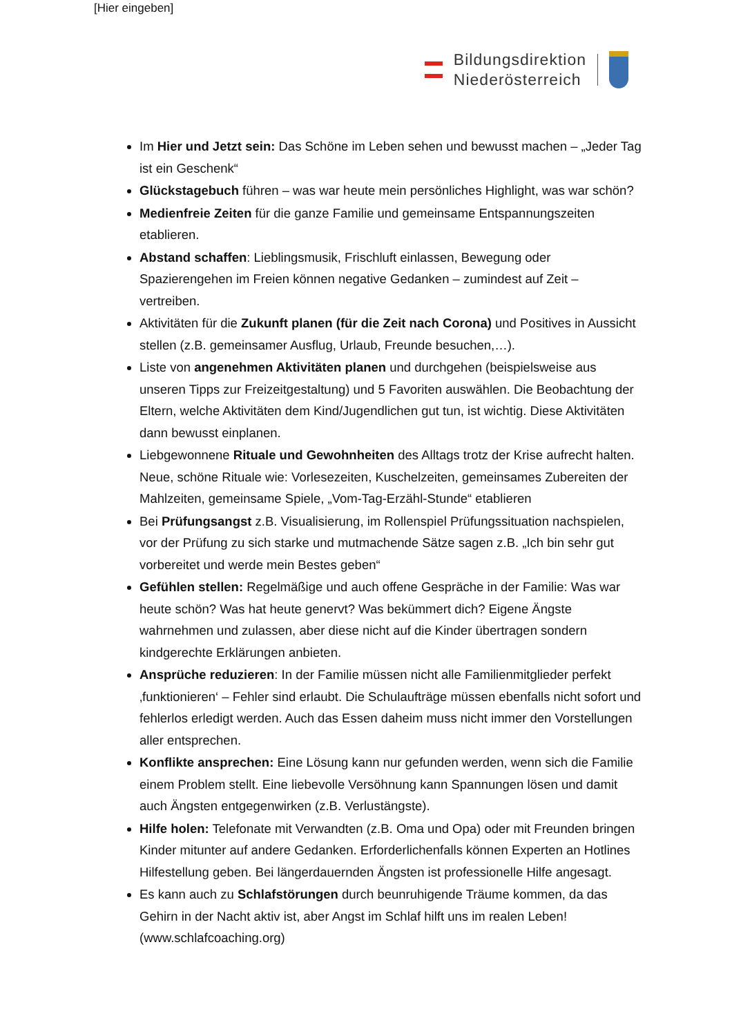[Hier eingeben]
Bildungsdirektion
Niederösterreich
Im Hier und Jetzt sein: Das Schöne im Leben sehen und bewusst machen – „Jeder Tag ist ein Geschenk“
Glückstagebuch führen – was war heute mein persönliches Highlight, was war schön?
Medienfreie Zeiten für die ganze Familie und gemeinsame Entspannungszeiten etablieren.
Abstand schaffen: Lieblingsmusik, Frischluft einlassen, Bewegung oder Spazierengehen im Freien können negative Gedanken – zumindest auf Zeit – vertreiben.
Aktivitäten für die Zukunft planen (für die Zeit nach Corona) und Positives in Aussicht stellen (z.B. gemeinsamer Ausflug, Urlaub, Freunde besuchen,…).
Liste von angenehmen Aktivitäten planen und durchgehen (beispielsweise aus unseren Tipps zur Freizeitgestaltung) und 5 Favoriten auswählen. Die Beobachtung der Eltern, welche Aktivitäten dem Kind/Jugendlichen gut tun, ist wichtig. Diese Aktivitäten dann bewusst einplanen.
Liebgewonnene Rituale und Gewohnheiten des Alltags trotz der Krise aufrecht halten. Neue, schöne Rituale wie: Vorlesezeiten, Kuschelzeiten, gemeinsames Zubereiten der Mahlzeiten, gemeinsame Spiele, „Vom-Tag-Erzähl-Stunde“ etablieren
Bei Prüfungsangst z.B. Visualisierung, im Rollenspiel Prüfungssituation nachspielen, vor der Prüfung zu sich starke und mutmachende Sätze sagen z.B. „Ich bin sehr gut vorbereitet und werde mein Bestes geben“
Gefühlen stellen: Regelmäßige und auch offene Gespräche in der Familie: Was war heute schön? Was hat heute genervt? Was bekümmert dich? Eigene Ängste wahrnehmen und zulassen, aber diese nicht auf die Kinder übertragen sondern kindgerechte Erklärungen anbieten.
Ansprüche reduzieren: In der Familie müssen nicht alle Familienmitglieder perfekt ‚funktionieren‘ – Fehler sind erlaubt. Die Schulaufträge müssen ebenfalls nicht sofort und fehlerlos erledigt werden. Auch das Essen daheim muss nicht immer den Vorstellungen aller entsprechen.
Konflikte ansprechen: Eine Lösung kann nur gefunden werden, wenn sich die Familie einem Problem stellt. Eine liebevolle Versöhnung kann Spannungen lösen und damit auch Ängsten entgegenwirken (z.B. Verlustängste).
Hilfe holen: Telefonate mit Verwandten (z.B. Oma und Opa) oder mit Freunden bringen Kinder mitunter auf andere Gedanken. Erforderlichenfalls können Experten an Hotlines Hilfestellung geben. Bei längerdauernden Ängsten ist professionelle Hilfe angesagt.
Es kann auch zu Schlafstörungen durch beunruhigende Träume kommen, da das Gehirn in der Nacht aktiv ist, aber Angst im Schlaf hilft uns im realen Leben! (www.schlafcoaching.org)